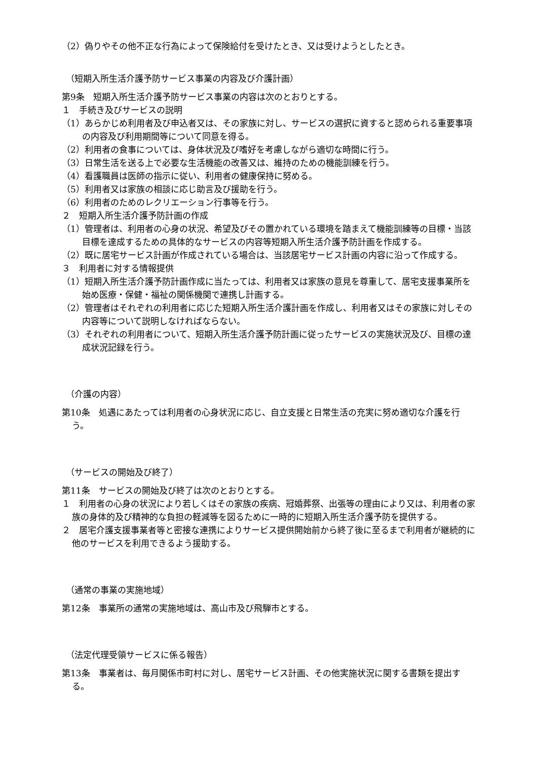（2）偽りやその他不正な行為によって保険給付を受けたとき、又は受けようとしたとき。
（短期入所生活介護予防サービス事業の内容及び介護計画）
第9条　短期入所生活介護予防サービス事業の内容は次のとおりとする。
１　手続き及びサービスの説明
（1）あらかじめ利用者及び申込者又は、その家族に対し、サービスの選択に資すると認められる重要事項の内容及び利用期間等について同意を得る。
（2）利用者の食事については、身体状況及び嗜好を考慮しながら適切な時間に行う。
（3）日常生活を送る上で必要な生活機能の改善又は、維持のための機能訓練を行う。
（4）看護職員は医師の指示に従い、利用者の健康保持に努める。
（5）利用者又は家族の相談に応じ助言及び援助を行う。
（6）利用者のためのレクリエーション行事等を行う。
２　短期入所生活介護予防計画の作成
（1）管理者は、利用者の心身の状況、希望及びその置かれている環境を踏まえて機能訓練等の目標・当該目標を達成するための具体的なサービスの内容等短期入所生活介護予防計画を作成する。
（2）既に居宅サービス計画が作成されている場合は、当該居宅サービス計画の内容に沿って作成する。
３　利用者に対する情報提供
（1）短期入所生活介護予防計画作成に当たっては、利用者又は家族の意見を尊重して、居宅支援事業所を始め医療・保健・福祉の関係機関で連携し計画する。
（2）管理者はそれぞれの利用者に応じた短期入所生活介護計画を作成し、利用者又はその家族に対しその内容等について説明しなければならない。
（3）それぞれの利用者について、短期入所生活介護予防計画に従ったサービスの実施状況及び、目標の達成状況記録を行う。
（介護の内容）
第10条　処遇にあたっては利用者の心身状況に応じ、自立支援と日常生活の充実に努め適切な介護を行う。
（サービスの開始及び終了）
第11条　サービスの開始及び終了は次のとおりとする。
１　利用者の心身の状況により若しくはその家族の疾病、冠婚葬祭、出張等の理由により又は、利用者の家族の身体的及び精神的な負担の軽減等を図るために一時的に短期入所生活介護予防を提供する。
２　居宅介護支援事業者等と密接な連携によりサービス提供開始前から終了後に至るまで利用者が継続的に他のサービスを利用できるよう援助する。
（通常の事業の実施地域）
第12条　事業所の通常の実施地域は、高山市及び飛騨市とする。
（法定代理受領サービスに係る報告）
第13条　事業者は、毎月関係市町村に対し、居宅サービス計画、その他実施状況に関する書類を提出する。